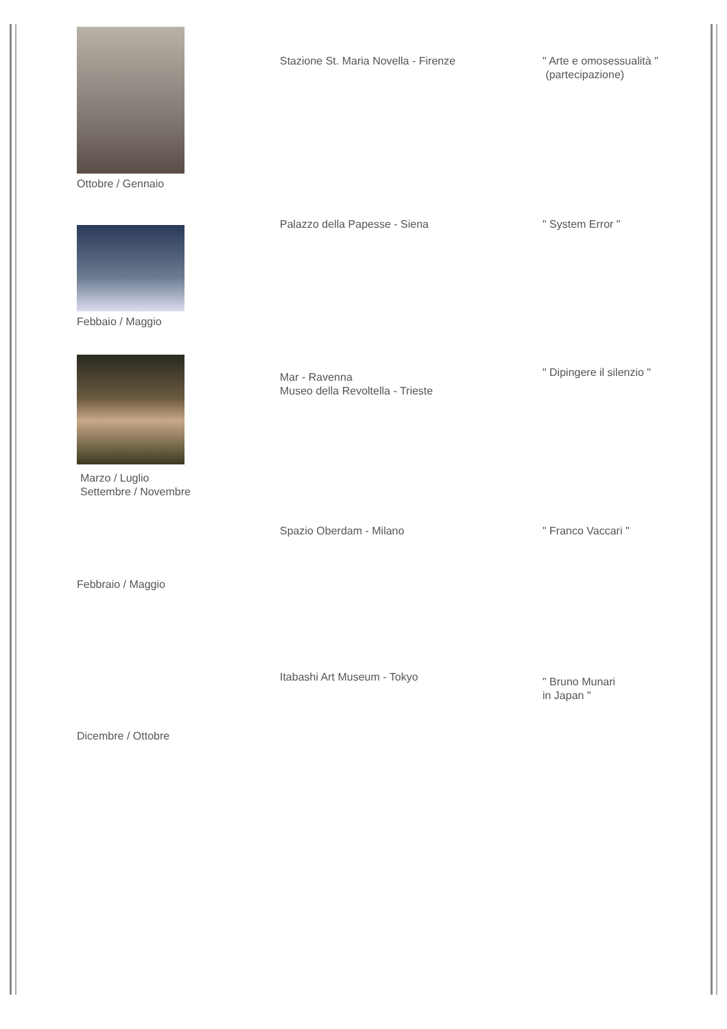Ottobre / Gennaio
Stazione St. Maria Novella - Firenze " Arte e omosessualità "
(partecipazione)
Febbaio / Maggio
Palazzo della Papesse - Siena " System Error "
Marzo / Luglio
Settembre / Novembre
Mar - Ravenna
Museo della Revoltella - Trieste
" Dipingere il silenzio "
Febbraio / Maggio
Spazio Oberdam - Milano " Franco Vaccari "
Dicembre / Ottobre
Itabashi Art Museum - Tokyo
" Bruno Munari
in Japan "